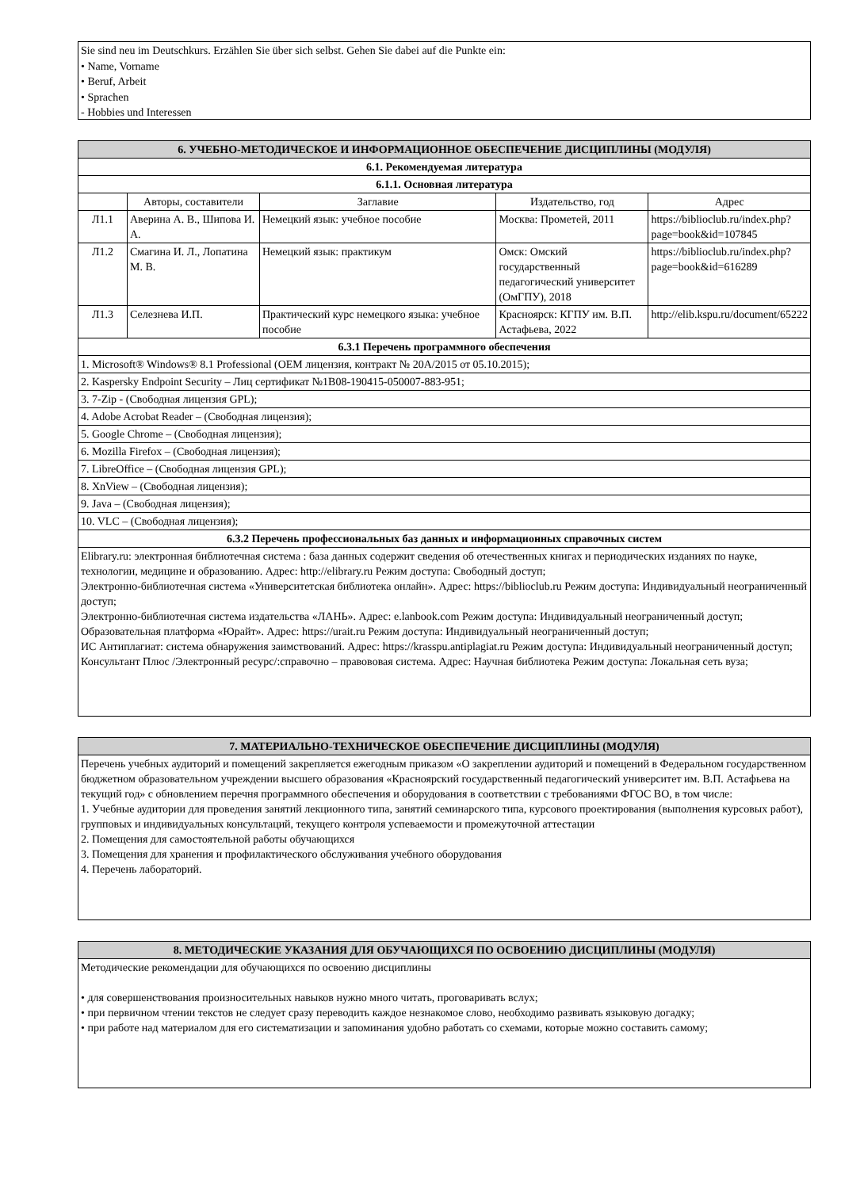Sie sind neu im Deutschkurs. Erzählen Sie über sich selbst. Gehen Sie dabei auf die Punkte ein:
• Name, Vorname
• Beruf, Arbeit
• Sprachen
- Hobbies und Interessen
| 6. УЧЕБНО-МЕТОДИЧЕСКОЕ И ИНФОРМАЦИОННОЕ ОБЕСПЕЧЕНИЕ ДИСЦИПЛИНЫ (МОДУЛЯ) | | | | |
| 6.1. Рекомендуемая литература | | | | |
| 6.1.1. Основная литература | | | | |
| | Авторы, составители | Заглавие | Издательство, год | Адрес |
| Л1.1 | Аверина А. В., Шипова И. А. | Немецкий язык: учебное пособие | Москва: Прометей, 2011 | https://biblioclub.ru/index.php?page=book&id=107845 |
| Л1.2 | Смагина И. Л., Лопатина М. В. | Немецкий язык: практикум | Омск: Омский государственный педагогический университет (ОмГПУ), 2018 | https://biblioclub.ru/index.php?page=book&id=616289 |
| Л1.3 | Селезнева И.П. | Практический курс немецкого языка: учебное пособие | Красноярск: КГПУ им. В.П. Астафьева, 2022 | http://elib.kspu.ru/document/65222 |
| 6.3.1 Перечень программного обеспечения | | | | |
| 1. Microsoft® Windows® 8.1 Professional (OEM лицензия, контракт № 20А/2015 от 05.10.2015); | | | | |
| 2. Kaspersky Endpoint Security – Лиц сертификат №1B08-190415-050007-883-951; | | | | |
| 3. 7-Zip - (Свободная лицензия GPL); | | | | |
| 4. Adobe Acrobat Reader – (Свободная лицензия); | | | | |
| 5. Google Chrome – (Свободная лицензия); | | | | |
| 6. Mozilla Firefox – (Свободная лицензия); | | | | |
| 7. LibreOffice – (Свободная лицензия GPL); | | | | |
| 8. XnView – (Свободная лицензия); | | | | |
| 9. Java – (Свободная лицензия); | | | | |
| 10. VLC – (Свободная лицензия); | | | | |
| 6.3.2 Перечень профессиональных баз данных и информационных справочных систем | | | | |
| Elibrary.ru: электронная библиотечная система : база данных содержит сведения об отечественных книгах и периодических изданиях по науке, технологии, медицине и образованию. Адрес: http://elibrary.ru Режим доступа: Свободный доступ; Электронно-библиотечная система «Университетская библиотека онлайн». Адрес: https://biblioclub.ru Режим доступа: Индивидуальный неограниченный доступ; Электронно-библиотечная система издательства «ЛАНЬ». Адрес: e.lanbook.com Режим доступа: Индивидуальный неограниченный доступ; Образовательная платформа «Юрайт». Адрес: https://urait.ru Режим доступа: Индивидуальный неограниченный доступ; ИС Антиплагиат: система обнаружения заимствований. Адрес: https://krasspu.antiplagiat.ru Режим доступа: Индивидуальный неограниченный доступ; Консультант Плюс /Электронный ресурс/:справочно – правововая система. Адрес: Научная библиотека Режим доступа: Локальная сеть вуза; | | | | |
| 7. МАТЕРИАЛЬНО-ТЕХНИЧЕСКОЕ ОБЕСПЕЧЕНИЕ ДИСЦИПЛИНЫ (МОДУЛЯ) |
| Перечень учебных аудиторий и помещений закрепляется ежегодным приказом «О закреплении аудиторий и помещений в Федеральном государственном бюджетном образовательном учреждении высшего образования «Красноярский государственный педагогический университет им. В.П. Астафьева на текущий год» с обновлением перечня программного обеспечения и оборудования в соответствии с требованиями ФГОС ВО, в том числе: 1. Учебные аудитории для проведения занятий лекционного типа, занятий семинарского типа, курсового проектирования (выполнения курсовых работ), групповых и индивидуальных консультаций, текущего контроля успеваемости и промежуточной аттестации 2. Помещения для самостоятельной работы обучающихся 3. Помещения для хранения и профилактического обслуживания учебного оборудования 4. Перечень лабораторий. |
| 8. МЕТОДИЧЕСКИЕ УКАЗАНИЯ ДЛЯ ОБУЧАЮЩИХСЯ ПО ОСВОЕНИЮ ДИСЦИПЛИНЫ (МОДУЛЯ) |
| Методические рекомендации для обучающихся по освоению дисциплины • для совершенствования произносительных навыков нужно много читать, проговаривать вслух; • при первичном чтении текстов не следует сразу переводить каждое незнакомое слово, необходимо развивать языковую догадку; • при работе над материалом для его систематизации и запоминания удобно работать со схемами, которые можно составить самому; |